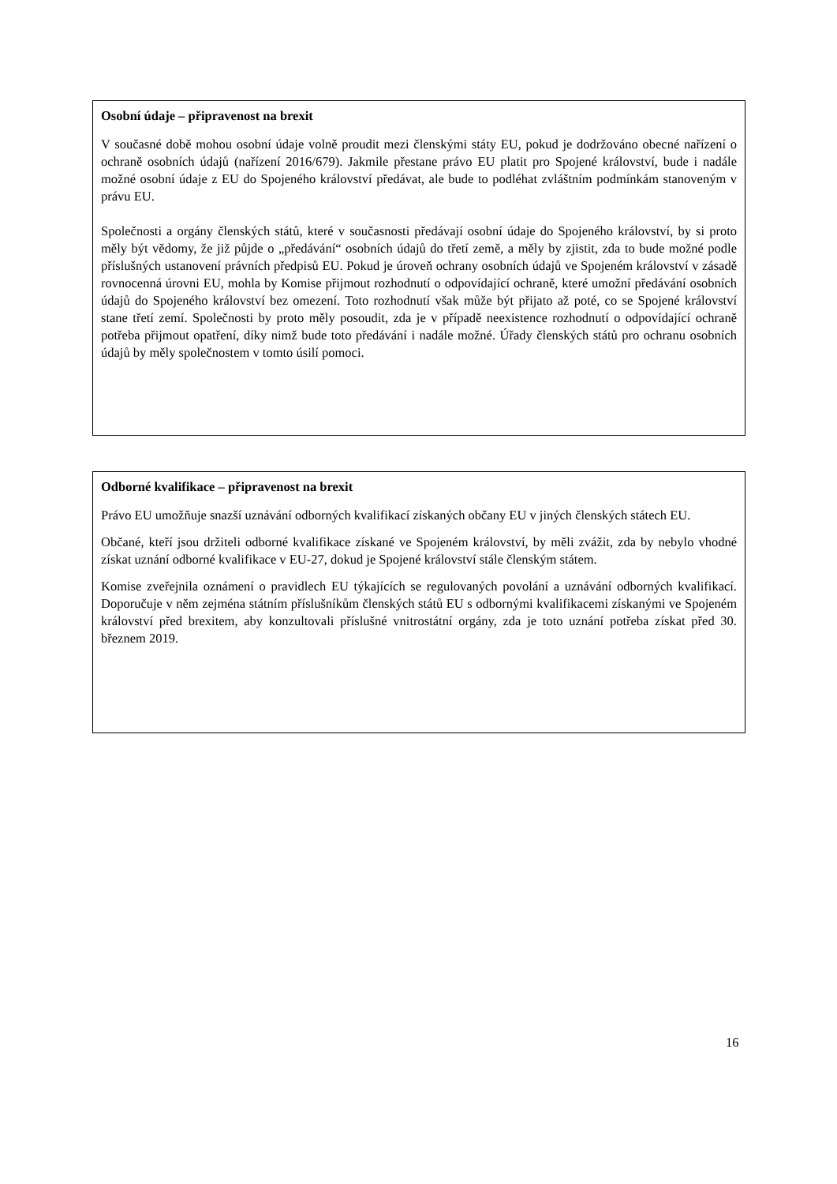Osobní údaje – připravenost na brexit
V současné době mohou osobní údaje volně proudit mezi členskými státy EU, pokud je dodržováno obecné nařízení o ochraně osobních údajů (nařízení 2016/679). Jakmile přestane právo EU platit pro Spojené království, bude i nadále možné osobní údaje z EU do Spojeného království předávat, ale bude to podléhat zvláštním podmínkám stanoveným v právu EU.
Společnosti a orgány členských států, které v současnosti předávají osobní údaje do Spojeného království, by si proto měly být vědomy, že již půjde o „předávání“ osobních údajů do třetí země, a měly by zjistit, zda to bude možné podle příslušných ustanovení právních předpisů EU. Pokud je úroveň ochrany osobních údajů ve Spojeném království v zásadě rovnocenná úrovni EU, mohla by Komise přijmout rozhodnutí o odpovídající ochraně, které umožní předávání osobních údajů do Spojeného království bez omezení. Toto rozhodnutí však může být přijato až poté, co se Spojené království stane třetí zemí. Společnosti by proto měly posoudit, zda je v případě neexistence rozhodnutí o odpovídající ochraně potřeba přijmout opatření, díky nimž bude toto předávání i nadále možné. Úřady členských států pro ochranu osobních údajů by měly společnostem v tomto úsilí pomoci.
Odborné kvalifikace – připravenost na brexit
Právo EU umožňuje snazší uznávání odborných kvalifikací získaných občany EU v jiných členských státech EU.
Občané, kteří jsou držiteli odborné kvalifikace získané ve Spojeném království, by měli zvážit, zda by nebylo vhodné získat uznání odborné kvalifikace v EU-27, dokud je Spojené království stále členským státem.
Komise zveřejnila oznámení o pravidlech EU týkajících se regulovaných povolání a uznávání odborných kvalifikací. Doporučuje v něm zejména státním příslušníkům členských států EU s odbornými kvalifikacemi získanými ve Spojeném království před brexitem, aby konzultovali příslušné vnitrostátní orgány, zda je toto uznání potřeba získat před 30. březnem 2019.
16